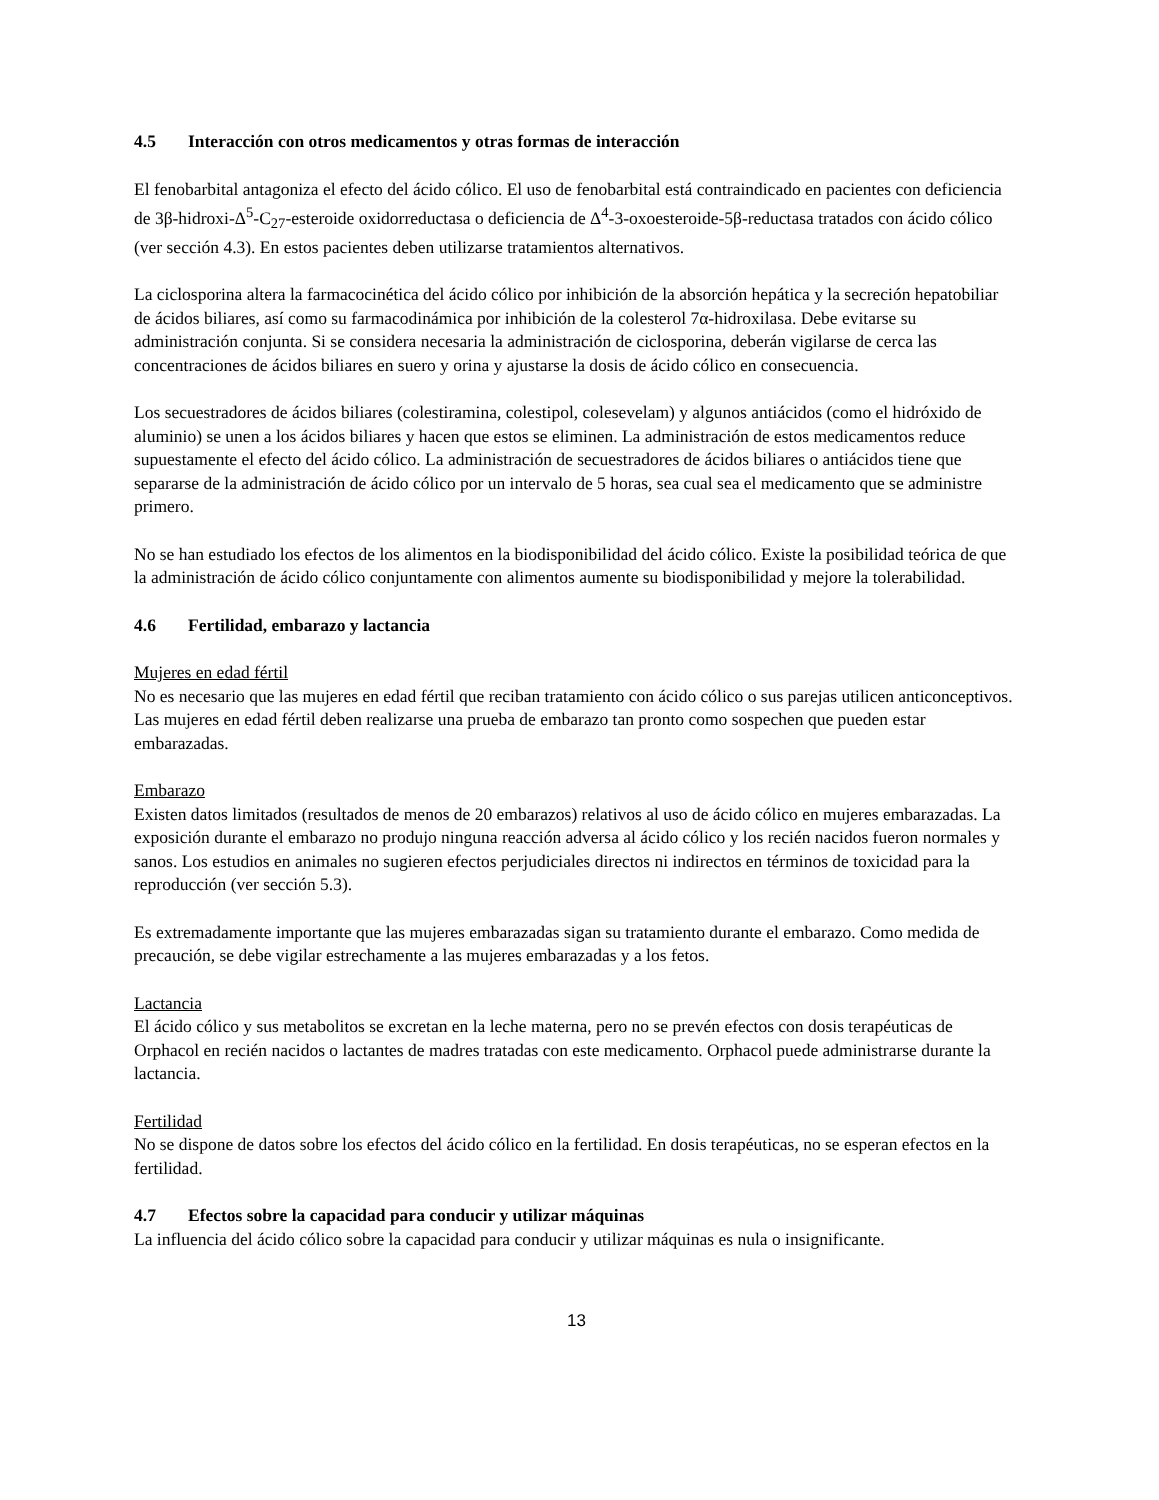4.5 Interacción con otros medicamentos y otras formas de interacción
El fenobarbital antagoniza el efecto del ácido cólico. El uso de fenobarbital está contraindicado en pacientes con deficiencia de 3β-hidroxi-Δ<sup>5</sup>-C<sub>27</sub>-esteroide oxidorreductasa o deficiencia de Δ<sup>4</sup>-3-oxoesteroide-5β-reductasa tratados con ácido cólico (ver sección 4.3). En estos pacientes deben utilizarse tratamientos alternativos.
La ciclosporina altera la farmacocinética del ácido cólico por inhibición de la absorción hepática y la secreción hepatobiliar de ácidos biliares, así como su farmacodinámica por inhibición de la colesterol 7α-hidroxilasa. Debe evitarse su administración conjunta. Si se considera necesaria la administración de ciclosporina, deberán vigilarse de cerca las concentraciones de ácidos biliares en suero y orina y ajustarse la dosis de ácido cólico en consecuencia.
Los secuestradores de ácidos biliares (colestiramina, colestipol, colesevelam) y algunos antiácidos (como el hidróxido de aluminio) se unen a los ácidos biliares y hacen que estos se eliminen. La administración de estos medicamentos reduce supuestamente el efecto del ácido cólico. La administración de secuestradores de ácidos biliares o antiácidos tiene que separarse de la administración de ácido cólico por un intervalo de 5 horas, sea cual sea el medicamento que se administre primero.
No se han estudiado los efectos de los alimentos en la biodisponibilidad del ácido cólico. Existe la posibilidad teórica de que la administración de ácido cólico conjuntamente con alimentos aumente su biodisponibilidad y mejore la tolerabilidad.
4.6 Fertilidad, embarazo y lactancia
Mujeres en edad fértil
No es necesario que las mujeres en edad fértil que reciban tratamiento con ácido cólico o sus parejas utilicen anticonceptivos. Las mujeres en edad fértil deben realizarse una prueba de embarazo tan pronto como sospechen que pueden estar embarazadas.
Embarazo
Existen datos limitados (resultados de menos de 20 embarazos) relativos al uso de ácido cólico en mujeres embarazadas. La exposición durante el embarazo no produjo ninguna reacción adversa al ácido cólico y los recién nacidos fueron normales y sanos. Los estudios en animales no sugieren efectos perjudiciales directos ni indirectos en términos de toxicidad para la reproducción (ver sección 5.3).
Es extremadamente importante que las mujeres embarazadas sigan su tratamiento durante el embarazo. Como medida de precaución, se debe vigilar estrechamente a las mujeres embarazadas y a los fetos.
Lactancia
El ácido cólico y sus metabolitos se excretan en la leche materna, pero no se prevén efectos con dosis terapéuticas de Orphacol en recién nacidos o lactantes de madres tratadas con este medicamento. Orphacol puede administrarse durante la lactancia.
Fertilidad
No se dispone de datos sobre los efectos del ácido cólico en la fertilidad. En dosis terapéuticas, no se esperan efectos en la fertilidad.
4.7 Efectos sobre la capacidad para conducir y utilizar máquinas
La influencia del ácido cólico sobre la capacidad para conducir y utilizar máquinas es nula o insignificante.
13